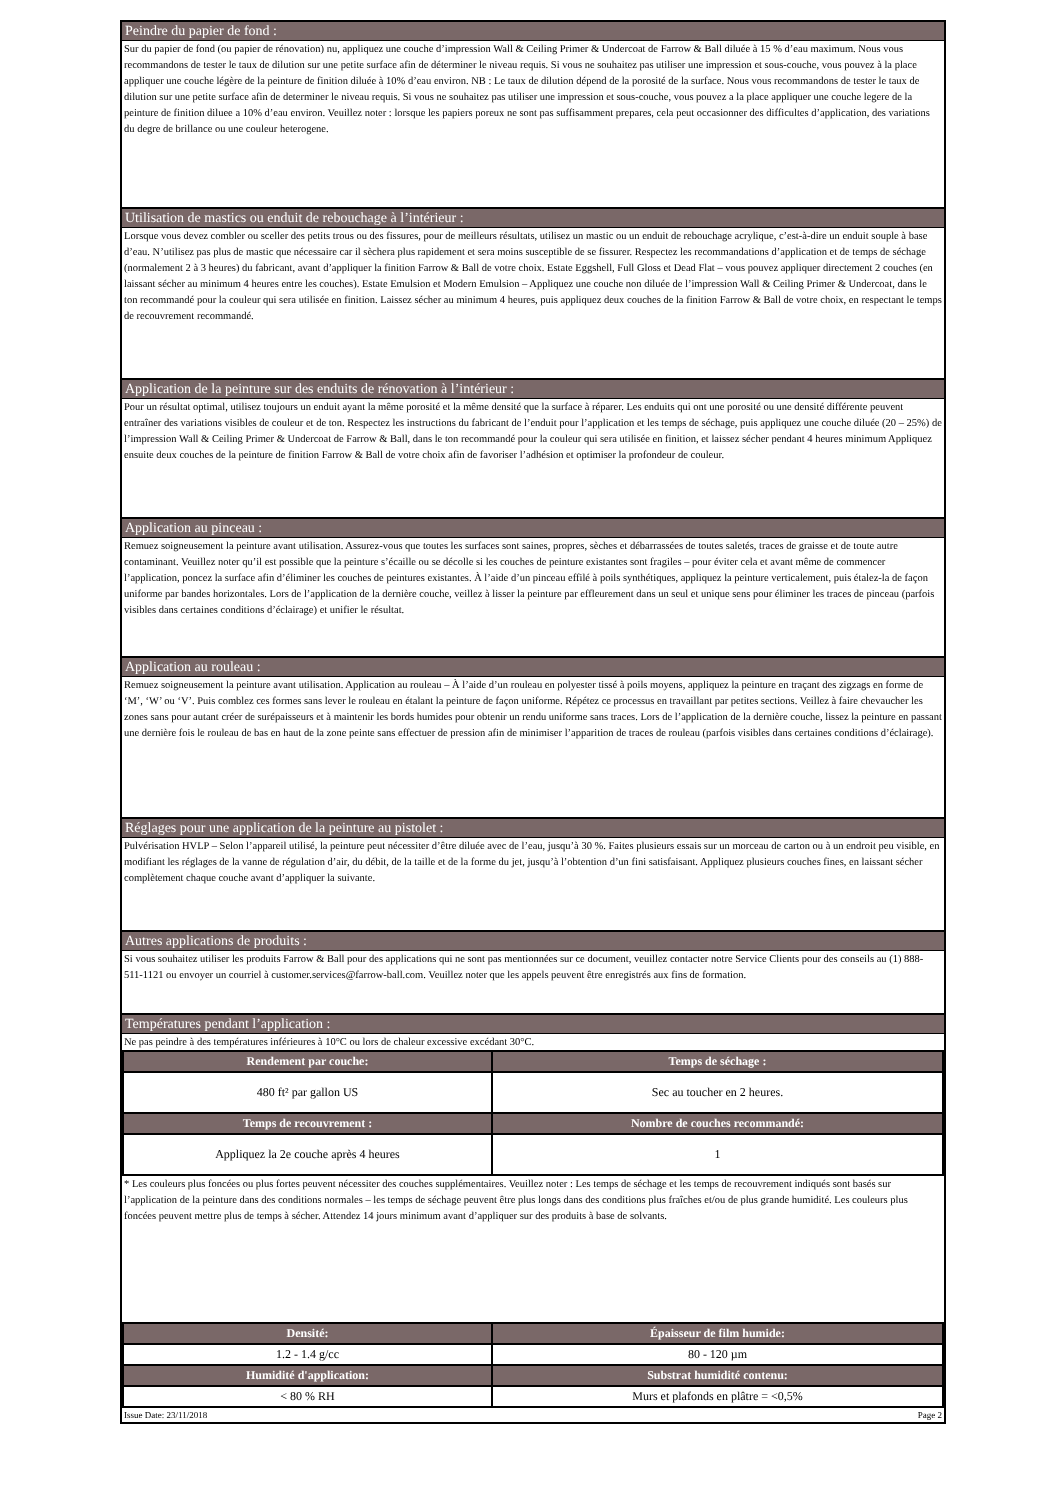Peindre du papier de fond :
Sur du papier de fond (ou papier de rénovation) nu, appliquez une couche d’impression Wall & Ceiling Primer & Undercoat de Farrow & Ball diluée à 15 % d’eau maximum. Nous vous recommandons de tester le taux de dilution sur une petite surface afin de déterminer le niveau requis. Si vous ne souhaitez pas utiliser une impression et sous-couche, vous pouvez à la place appliquer une couche légère de la peinture de finition diluée à 10% d’eau environ. NB : Le taux de dilution dépend de la porosité de la surface. Nous vous recommandons de tester le taux de dilution sur une petite surface afin de determiner le niveau requis. Si vous ne souhaitez pas utiliser une impression et sous-couche, vous pouvez a la place appliquer une couche legere de la peinture de finition diluee a 10% d’eau environ. Veuillez noter : lorsque les papiers poreux ne sont pas suffisamment prepares, cela peut occasionner des difficultes d’application, des variations du degre de brillance ou une couleur heterogene.
Utilisation de mastics ou enduit de rebouchage à l’intérieur :
Lorsque vous devez combler ou sceller des petits trous ou des fissures, pour de meilleurs résultats, utilisez un mastic ou un enduit de rebouchage acrylique, c’est-à-dire un enduit souple à base d’eau. N’utilisez pas plus de mastic que nécessaire car il sèchera plus rapidement et sera moins susceptible de se fissurer. Respectez les recommandations d’application et de temps de séchage (normalement 2 à 3 heures) du fabricant, avant d’appliquer la finition Farrow & Ball de votre choix. Estate Eggshell, Full Gloss et Dead Flat – vous pouvez appliquer directement 2 couches (en laissant sécher au minimum 4 heures entre les couches). Estate Emulsion et Modern Emulsion – Appliquez une couche non diluée de l’impression Wall & Ceiling Primer & Undercoat, dans le ton recommandé pour la couleur qui sera utilisée en finition. Laissez sécher au minimum 4 heures, puis appliquez deux couches de la finition Farrow & Ball de votre choix, en respectant le temps de recouvrement recommandé.
Application de la peinture sur des enduits de rénovation à l’intérieur :
Pour un résultat optimal, utilisez toujours un enduit ayant la même porosité et la même densité que la surface à réparer. Les enduits qui ont une porosité ou une densité différente peuvent entraîner des variations visibles de couleur et de ton. Respectez les instructions du fabricant de l’enduit pour l’application et les temps de séchage, puis appliquez une couche diluée (20 – 25%) de l’impression Wall & Ceiling Primer & Undercoat de Farrow & Ball, dans le ton recommandé pour la couleur qui sera utilisée en finition, et laissez sécher pendant 4 heures minimum Appliquez ensuite deux couches de la peinture de finition Farrow & Ball de votre choix afin de favoriser l’adhésion et optimiser la profondeur de couleur.
Application au pinceau :
Remuez soigneusement la peinture avant utilisation. Assurez-vous que toutes les surfaces sont saines, propres, sèches et débarrassées de toutes saletés, traces de graisse et de toute autre contaminant. Veuillez noter qu’il est possible que la peinture s’écaille ou se décolle si les couches de peinture existantes sont fragiles – pour éviter cela et avant même de commencer l’application, poncez la surface afin d’éliminer les couches de peintures existantes. À l’aide d’un pinceau effilé à poils synthétiques, appliquez la peinture verticalement, puis étalez-la de façon uniforme par bandes horizontales. Lors de l’application de la dernière couche, veillez à lisser la peinture par effleurement dans un seul et unique sens pour éliminer les traces de pinceau (parfois visibles dans certaines conditions d’éclairage) et unifier le résultat.
Application au rouleau :
Remuez soigneusement la peinture avant utilisation. Application au rouleau – À l’aide d’un rouleau en polyester tissé à poils moyens, appliquez la peinture en traçant des zigzags en forme de ‘M’, ‘W’ ou ‘V’. Puis comblez ces formes sans lever le rouleau en étalant la peinture de façon uniforme. Répétez ce processus en travaillant par petites sections. Veillez à faire chevaucher les zones sans pour autant créer de surépaisseurs et à maintenir les bords humides pour obtenir un rendu uniforme sans traces. Lors de l’application de la dernière couche, lissez la peinture en passant une dernière fois le rouleau de bas en haut de la zone peinte sans effectuer de pression afin de minimiser l’apparition de traces de rouleau (parfois visibles dans certaines conditions d’éclairage).
Réglages pour une application de la peinture au pistolet :
Pulvérisation HVLP – Selon l’appareil utilisé, la peinture peut nécessiter d’être diluée avec de l’eau, jusqu’à 30 %. Faites plusieurs essais sur un morceau de carton ou à un endroit peu visible, en modifiant les réglages de la vanne de régulation d’air, du débit, de la taille et de la forme du jet, jusqu’à l’obtention d’un fini satisfaisant. Appliquez plusieurs couches fines, en laissant sécher complètement chaque couche avant d’appliquer la suivante.
Autres applications de produits :
Si vous souhaitez utiliser les produits Farrow & Ball pour des applications qui ne sont pas mentionnées sur ce document, veuillez contacter notre Service Clients pour des conseils au (1) 888-511-1121 ou envoyer un courriel à customer.services@farrow-ball.com. Veuillez noter que les appels peuvent être enregistrés aux fins de formation.
Températures pendant l’application :
Ne pas peindre à des températures inférieures à 10°C ou lors de chaleur excessive excédant 30°C.
| Rendement par couche: | Temps de séchage : |
| --- | --- |
| 480 ft² par gallon US | Sec au toucher en 2 heures. |
| Temps de recouvrement : | Nombre de couches recommandé: |
| Appliquez la 2e couche après 4 heures | 1 |
* Les couleurs plus foncées ou plus fortes peuvent nécessiter des couches supplémentaires. Veuillez noter : Les temps de séchage et les temps de recouvrement indiqués sont basés sur l’application de la peinture dans des conditions normales – les temps de séchage peuvent être plus longs dans des conditions plus fraîches et/ou de plus grande humidité. Les couleurs plus foncées peuvent mettre plus de temps à sécher. Attendez 14 jours minimum avant d’appliquer sur des produits à base de solvants.
| Densité: | Épaisseur de film humide: |
| --- | --- |
| 1.2 - 1.4 g/cc | 80 - 120 µm |
| Humidité d'application: | Substrat humidité contenu: |
| < 80 % RH | Murs et plafonds en plâtre = <0,5% |
Issue Date: 23/11/2018 Page 2